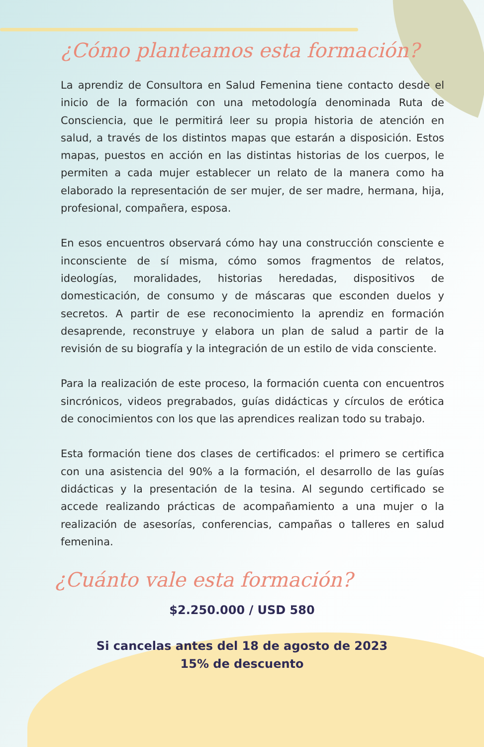¿Cómo planteamos esta formación?
La aprendiz de Consultora en Salud Femenina tiene contacto desde el inicio de la formación con una metodología denominada Ruta de Consciencia, que le permitirá leer su propia historia de atención en salud, a través de los distintos mapas que estarán a disposición. Estos mapas, puestos en acción en las distintas historias de los cuerpos, le permiten a cada mujer establecer un relato de la manera como ha elaborado la representación de ser mujer, de ser madre, hermana, hija, profesional, compañera, esposa.
En esos encuentros observará cómo hay una construcción consciente e inconsciente de sí misma, cómo somos fragmentos de relatos, ideologías, moralidades, historias heredadas, dispositivos de domesticación, de consumo y de máscaras que esconden duelos y secretos. A partir de ese reconocimiento la aprendiz en formación desaprende, reconstruye y elabora un plan de salud a partir de la revisión de su biografía y la integración de un estilo de vida consciente.
Para la realización de este proceso, la formación cuenta con encuentros sincrónicos, videos pregrabados, guías didácticas y círculos de erótica de conocimientos con los que las aprendices realizan todo su trabajo.
Esta formación tiene dos clases de certificados: el primero se certifica con una asistencia del 90% a la formación, el desarrollo de las guías didácticas y la presentación de la tesina. Al segundo certificado se accede realizando prácticas de acompañamiento a una mujer o la realización de asesorías, conferencias, campañas o talleres en salud femenina.
¿Cuánto vale esta formación?
$2.250.000 / USD 580
Si cancelas antes del 18 de agosto de 2023
15% de descuento